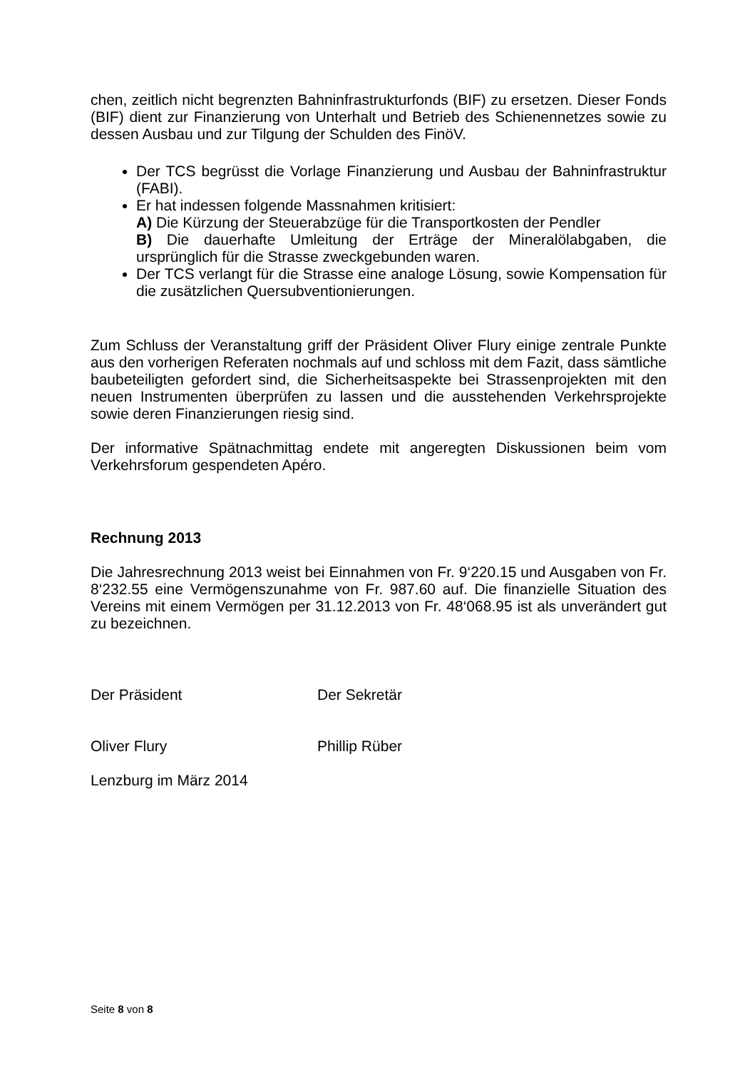chen, zeitlich nicht begrenzten Bahninfrastrukturfonds (BIF) zu ersetzen. Dieser Fonds (BIF) dient zur Finanzierung von Unterhalt und Betrieb des Schienennetzes sowie zu dessen Ausbau und zur Tilgung der Schulden des FinöV.
Der TCS begrüsst die Vorlage Finanzierung und Ausbau der Bahninfrastruktur (FABI).
Er hat indessen folgende Massnahmen kritisiert:
A) Die Kürzung der Steuerabzüge für die Transportkosten der Pendler
B) Die dauerhafte Umleitung der Erträge der Mineralölabgaben, die ursprünglich für die Strasse zweckgebunden waren.
Der TCS verlangt für die Strasse eine analoge Lösung, sowie Kompensation für die zusätzlichen Quersubventionierungen.
Zum Schluss der Veranstaltung griff der Präsident Oliver Flury einige zentrale Punkte aus den vorherigen Referaten nochmals auf und schloss mit dem Fazit, dass sämtliche baubeteiligten gefordert sind, die Sicherheitsaspekte bei Strassenprojekten mit den neuen Instrumenten überprüfen zu lassen und die ausstehenden Verkehrsprojekte sowie deren Finanzierungen riesig sind.
Der informative Spätnachmittag endete mit angeregten Diskussionen beim vom Verkehrsforum gespendeten Apéro.
Rechnung 2013
Die Jahresrechnung 2013 weist bei Einnahmen von Fr. 9‘220.15 und Ausgaben von Fr. 8‘232.55 eine Vermögenszunahme von Fr. 987.60 auf. Die finanzielle Situation des Vereins mit einem Vermögen per 31.12.2013 von Fr. 48‘068.95 ist als unverändert gut zu bezeichnen.
Der Präsident Der Sekretär
Oliver Flury Phillip Rüber
Lenzburg im März 2014
Seite 8 von 8